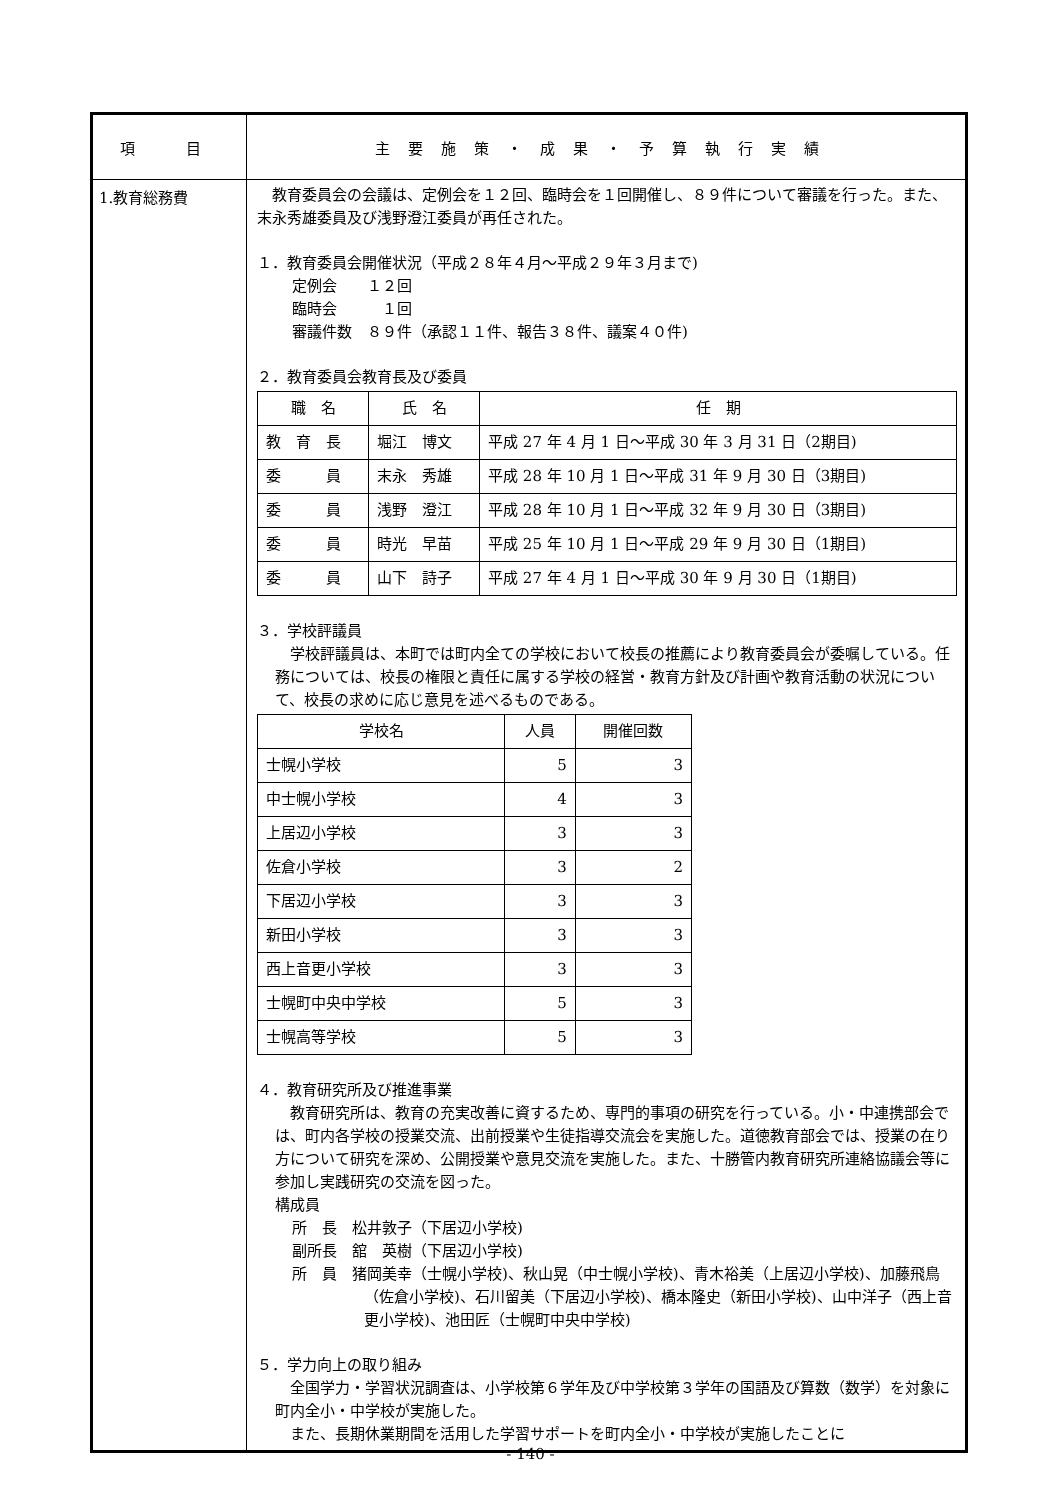| 項 目 | 主要施策・成果・予算執行実績 |
| 1.教育総務費 | 教育委員会の会議は、定例会を１２回、臨時会を１回開催し、８９件について審議を行った。また、末永秀雄委員及び浅野澄江委員が再任された。 １．教育委員会開催状況（平成２８年４月～平成２９年３月まで) 定例会 １２回 臨時会 １回 審議件数 ８９件（承認１１件、報告３８件、議案４０件) ２．教育委員会教育長及び委員 / 職 名 / 氏 名 / 任 期 / / --- / --- / --- / / 教 育 長 / 堀江 博文 / 平成 27 年 4 月 1 日～平成 30 年 3 月 31 日（2期目) / / 委 員 / 末永 秀雄 / 平成 28 年 10 月 1 日～平成 31 年 9 月 30 日（3期目) / / 委 員 / 浅野 澄江 / 平成 28 年 10 月 1 日～平成 32 年 9 月 30 日（3期目) / / 委 員 / 時光 早苗 / 平成 25 年 10 月 1 日～平成 29 年 9 月 30 日（1期目) / / 委 員 / 山下 詩子 / 平成 27 年 4 月 1 日～平成 30 年 9 月 30 日（1期目) / ３．学校評議員 学校評議員は、本町では町内全ての学校において校長の推薦により教育委員会が委嘱している。任務については、校長の権限と責任に属する学校の経営・教育方針及び計画や教育活動の状況について、校長の求めに応じ意見を述べるものである。 / 学校名 / 人員 / 開催回数 / / --- / --- / --- / / 士幌小学校 / 5 / 3 / / 中士幌小学校 / 4 / 3 / / 上居辺小学校 / 3 / 3 / / 佐倉小学校 / 3 / 2 / / 下居辺小学校 / 3 / 3 / / 新田小学校 / 3 / 3 / / 西上音更小学校 / 3 / 3 / / 士幌町中央中学校 / 5 / 3 / / 士幌高等学校 / 5 / 3 / ４．教育研究所及び推進事業 教育研究所は、教育の充実改善に資するため、専門的事項の研究を行っている。小・中連携部会では、町内各学校の授業交流、出前授業や生徒指導交流会を実施した。道徳教育部会では、授業の在り方について研究を深め、公開授業や意見交流を実施した。また、十勝管内教育研究所連絡協議会等に参加し実践研究の交流を図った。 構成員 所 長 松井敦子（下居辺小学校) 副所長 舘 英樹（下居辺小学校) 所 員 猪岡美幸（士幌小学校)、秋山晃（中士幌小学校)、青木裕美（上居辺小学校)、加藤飛鳥（佐倉小学校)、石川留美（下居辺小学校)、橋本隆史（新田小学校)、山中洋子（西上音更小学校)、池田匠（士幌町中央中学校) ５．学力向上の取り組み 全国学力・学習状況調査は、小学校第６学年及び中学校第３学年の国語及び算数（数学）を対象に町内全小・中学校が実施した。 また、長期休業期間を活用した学習サポートを町内全小・中学校が実施したことに |
- 140 -